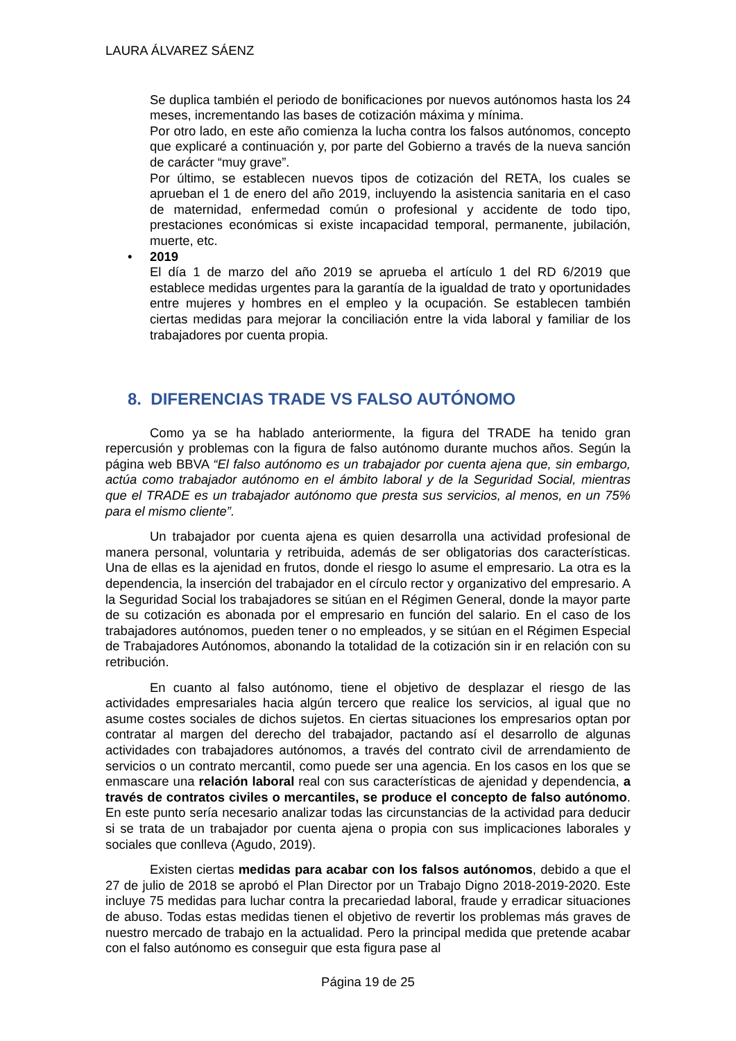LAURA ÁLVAREZ SÁENZ
Se duplica también el periodo de bonificaciones por nuevos autónomos hasta los 24 meses, incrementando las bases de cotización máxima y mínima.
Por otro lado, en este año comienza la lucha contra los falsos autónomos, concepto que explicaré a continuación y, por parte del Gobierno a través de la nueva sanción de carácter “muy grave”.
Por último, se establecen nuevos tipos de cotización del RETA, los cuales se aprueban el 1 de enero del año 2019, incluyendo la asistencia sanitaria en el caso de maternidad, enfermedad común o profesional y accidente de todo tipo, prestaciones económicas si existe incapacidad temporal, permanente, jubilación, muerte, etc.
• 2019
El día 1 de marzo del año 2019 se aprueba el artículo 1 del RD 6/2019 que establece medidas urgentes para la garantía de la igualdad de trato y oportunidades entre mujeres y hombres en el empleo y la ocupación. Se establecen también ciertas medidas para mejorar la conciliación entre la vida laboral y familiar de los trabajadores por cuenta propia.
8. DIFERENCIAS TRADE VS FALSO AUTÓNOMO
Como ya se ha hablado anteriormente, la figura del TRADE ha tenido gran repercusión y problemas con la figura de falso autónomo durante muchos años. Según la página web BBVA “El falso autónomo es un trabajador por cuenta ajena que, sin embargo, actúa como trabajador autónomo en el ámbito laboral y de la Seguridad Social, mientras que el TRADE es un trabajador autónomo que presta sus servicios, al menos, en un 75% para el mismo cliente”.
Un trabajador por cuenta ajena es quien desarrolla una actividad profesional de manera personal, voluntaria y retribuida, además de ser obligatorias dos características. Una de ellas es la ajenidad en frutos, donde el riesgo lo asume el empresario. La otra es la dependencia, la inserción del trabajador en el círculo rector y organizativo del empresario. A la Seguridad Social los trabajadores se sitúan en el Régimen General, donde la mayor parte de su cotización es abonada por el empresario en función del salario. En el caso de los trabajadores autónomos, pueden tener o no empleados, y se sitúan en el Régimen Especial de Trabajadores Autónomos, abonando la totalidad de la cotización sin ir en relación con su retribución.
En cuanto al falso autónomo, tiene el objetivo de desplazar el riesgo de las actividades empresariales hacia algún tercero que realice los servicios, al igual que no asume costes sociales de dichos sujetos. En ciertas situaciones los empresarios optan por contratar al margen del derecho del trabajador, pactando así el desarrollo de algunas actividades con trabajadores autónomos, a través del contrato civil de arrendamiento de servicios o un contrato mercantil, como puede ser una agencia. En los casos en los que se enmascare una relación laboral real con sus características de ajenidad y dependencia, a través de contratos civiles o mercantiles, se produce el concepto de falso autónomo. En este punto sería necesario analizar todas las circunstancias de la actividad para deducir si se trata de un trabajador por cuenta ajena o propia con sus implicaciones laborales y sociales que conlleva (Agudo, 2019).
Existen ciertas medidas para acabar con los falsos autónomos, debido a que el 27 de julio de 2018 se aprobó el Plan Director por un Trabajo Digno 2018-2019-2020. Este incluye 75 medidas para luchar contra la precariedad laboral, fraude y erradicar situaciones de abuso. Todas estas medidas tienen el objetivo de revertir los problemas más graves de nuestro mercado de trabajo en la actualidad. Pero la principal medida que pretende acabar con el falso autónomo es conseguir que esta figura pase al
Página 19 de 25